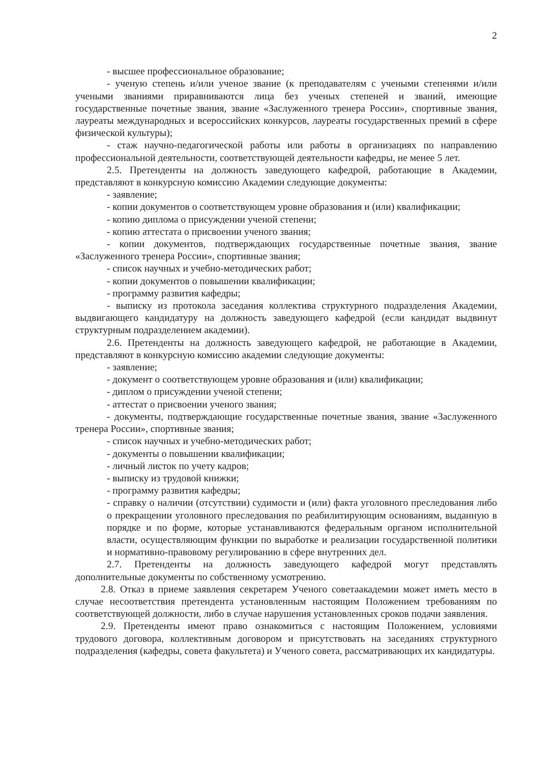2
- высшее профессиональное образование;
- ученую степень и/или ученое звание (к преподавателям с учеными степенями и/или учеными званиями приравниваются лица без ученых степеней и званий, имеющие государственные почетные звания, звание «Заслуженного тренера России», спортивные звания, лауреаты международных и всероссийских конкурсов, лауреаты государственных премий в сфере физической культуры);
- стаж научно-педагогической работы или работы в организациях по направлению профессиональной деятельности, соответствующей деятельности кафедры, не менее 5 лет.
2.5. Претенденты на должность заведующего кафедрой, работающие в Академии, представляют в конкурсную комиссию Академии следующие документы:
- заявление;
- копии документов о соответствующем уровне образования и (или) квалификации;
- копию диплома о присуждении ученой степени;
- копию аттестата о присвоении ученого звания;
- копии документов, подтверждающих государственные почетные звания, звание «Заслуженного тренера России», спортивные звания;
- список научных и учебно-методических работ;
- копии документов о повышении квалификации;
- программу развития кафедры;
- выписку из протокола заседания коллектива структурного подразделения Академии, выдвигающего кандидатуру на должность заведующего кафедрой (если кандидат выдвинут структурным подразделением академии).
2.6. Претенденты на должность заведующего кафедрой, не работающие в Академии, представляют в конкурсную комиссию академии следующие документы:
- заявление;
- документ о соответствующем уровне образования и (или) квалификации;
- диплом о присуждении ученой степени;
- аттестат о присвоении ученого звания;
- документы, подтверждающие государственные почетные звания, звание «Заслуженного тренера России», спортивные звания;
- список научных и учебно-методических работ;
- документы о повышении квалификации;
- личный листок по учету кадров;
- выписку из трудовой книжки;
- программу развития кафедры;
- справку о наличии (отсутствии) судимости и (или) факта уголовного преследования либо о прекращении уголовного преследования по реабилитирующим основаниям, выданную в порядке и по форме, которые устанавливаются федеральным органом исполнительной власти, осуществляющим функции по выработке и реализации государственной политики и нормативно-правовому регулированию в сфере внутренних дел.
2.7. Претенденты на должность заведующего кафедрой могут представлять дополнительные документы по собственному усмотрению.
2.8. Отказ в приеме заявления секретарем Ученого советаакадемии может иметь место в случае несоответствия претендента установленным настоящим Положением требованиям по соответствующей должности, либо в случае нарушения установленных сроков подачи заявления.
2.9. Претенденты имеют право ознакомиться с настоящим Положением, условиями трудового договора, коллективным договором и присутствовать на заседаниях структурного подразделения (кафедры, совета факультета) и Ученого совета, рассматривающих их кандидатуры.